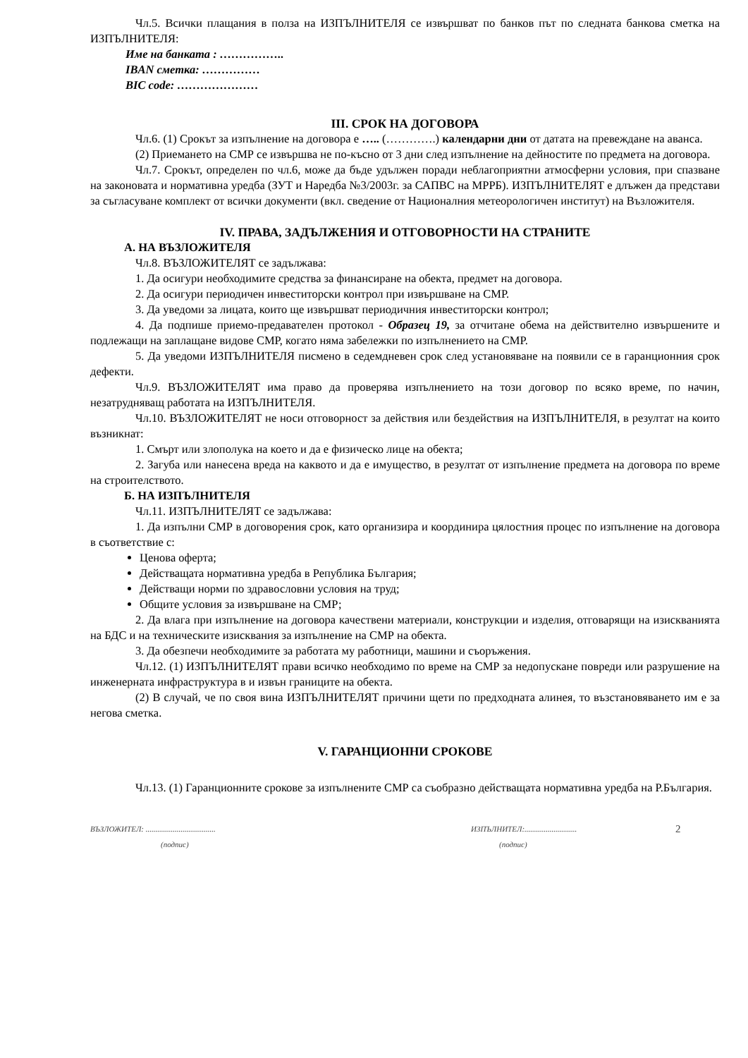Чл.5. Всички плащания в полза на ИЗПЪЛНИТЕЛЯ се извършват по банков път по следната банкова сметка на ИЗПЪЛНИТЕЛЯ:
Име на банката : ……………..
IBAN сметка: ……………
BIC code: …………………
III. СРОК НА ДОГОВОРА
Чл.6. (1) Срокът за изпълнение на договора е ….. (………….) календарни дни от датата на превеждане на аванса.
(2) Приемането на СМР се извършва не по-късно от 3 дни след изпълнение на дейностите по предмета на договора.
Чл.7. Срокът, определен по чл.6, може да бъде удължен поради неблагоприятни атмосферни условия, при спазване на законовата и нормативна уредба (ЗУТ и Наредба №3/2003г. за САПВС на МРРБ). ИЗПЪЛНИТЕЛЯТ е длъжен да представи за съгласуване комплект от всички документи (вкл. сведение от Националния метеорологичен институт) на Възложителя.
IV. ПРАВА, ЗАДЪЛЖЕНИЯ И ОТГОВОРНОСТИ НА СТРАНИТЕ
А. НА ВЪЗЛОЖИТЕЛЯ
Чл.8. ВЪЗЛОЖИТЕЛЯТ се задължава:
1. Да осигури необходимите средства за финансиране на обекта, предмет на договора.
2. Да осигури периодичен инвеститорски контрол при извършване на СМР.
3. Да уведоми за лицата, които ще извършват периодичния инвеститорски контрол;
4. Да подпише приемо-предавателен протокол - Образец 19, за отчитане обема на действително извършените и подлежащи на заплащане видове СМР, когато няма забележки по изпълнението на СМР.
5. Да уведоми ИЗПЪЛНИТЕЛЯ писмено в седемдневен срок след установяване на появили се в гаранционния срок дефекти.
Чл.9. ВЪЗЛОЖИТЕЛЯТ има право да проверява изпълнението на този договор по всяко време, по начин, незатрудняващ работата на ИЗПЪЛНИТЕЛЯ.
Чл.10. ВЪЗЛОЖИТЕЛЯТ не носи отговорност за действия или бездействия на ИЗПЪЛНИТЕЛЯ, в резултат на които възникнат:
1. Смърт или злополука на което и да е физическо лице на обекта;
2. Загуба или нанесена вреда на каквото и да е имущество, в резултат от изпълнение предмета на договора по време на строителството.
Б. НА ИЗПЪЛНИТЕЛЯ
Чл.11. ИЗПЪЛНИТЕЛЯТ се задължава:
1. Да изпълни СМР в договорения срок, като организира и координира цялостния процес по изпълнение на договора в съответствие с:
Ценова оферта;
Действащата нормативна уредба в Република България;
Действащи норми по здравословни условия на труд;
Общите условия за извършване на СМР;
2. Да влага при изпълнение на договора качествени материали, конструкции и изделия, отговарящи на изискванията на БДС и на техническите изисквания за изпълнение на СМР на обекта.
3. Да обезпечи необходимите за работата му работници, машини и съоръжения.
Чл.12. (1) ИЗПЪЛНИТЕЛЯТ прави всичко необходимо по време на СМР за недопускане повреди или разрушение на инженерната инфраструктура в и извън границите на обекта.
(2) В случай, че по своя вина ИЗПЪЛНИТЕЛЯТ причини щети по предходната алинея, то възстановяването им е за негова сметка.
V. ГАРАНЦИОННИ СРОКОВЕ
Чл.13. (1) Гаранционните срокове за изпълнените СМР са съобразно действащата нормативна уредба на Р.България.
ВЪЗЛОЖИТЕЛ: ....................................
(подпис)
ИЗПЪЛНИТЕЛ:...........................
(подпис)
2